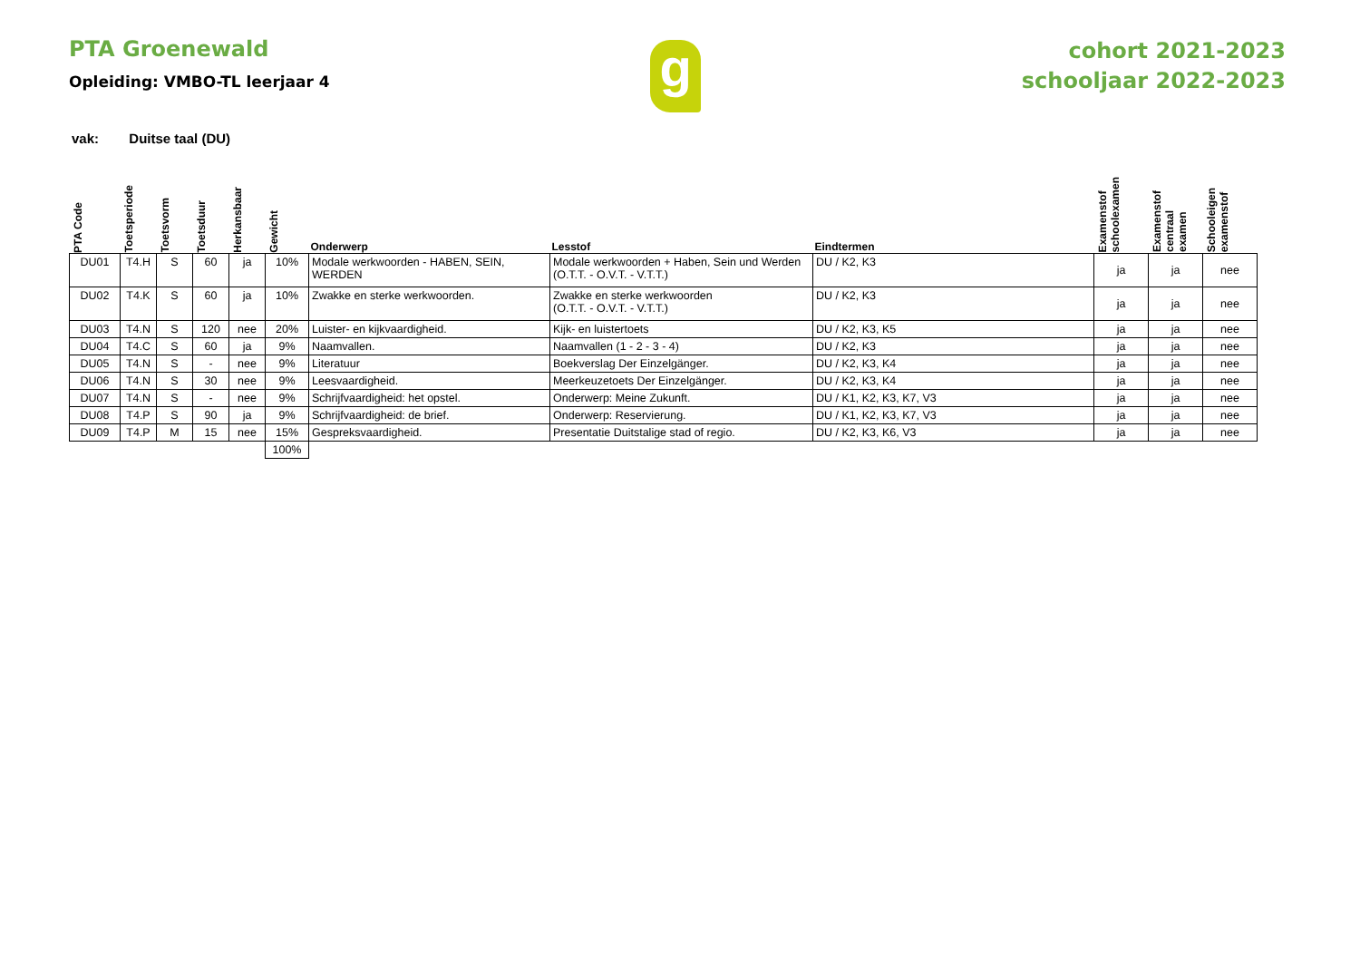PTA Groenewald
Opleiding: VMBO-TL leerjaar 4
g
cohort 2021-2023
schooljaar 2022-2023
vak: Duitse taal (DU)
| PTA Code | Toetsperiode | Toetsvorm | Toetsduur | Herkansbaar | Gewicht | Onderwerp | Lesstof | Eindtermen | Examenstof schoolexamen | Examenstof centraal examen | Schooleigen examenstof |
| --- | --- | --- | --- | --- | --- | --- | --- | --- | --- | --- | --- |
| DU01 | T4.H | S | 60 | ja | 10% | Modale werkwoorden - HABEN, SEIN, WERDEN | Modale werkwoorden + Haben, Sein und Werden (O.T.T. - O.V.T. - V.T.T.) | DU / K2, K3 | ja | ja | nee |
| DU02 | T4.K | S | 60 | ja | 10% | Zwakke en sterke werkwoorden. | Zwakke en sterke werkwoorden (O.T.T. - O.V.T. - V.T.T.) | DU / K2, K3 | ja | ja | nee |
| DU03 | T4.N | S | 120 | nee | 20% | Luister- en kijkvaardigheid. | Kijk- en luistertoets | DU / K2, K3, K5 | ja | ja | nee |
| DU04 | T4.C | S | 60 | ja | 9% | Naamvallen. | Naamvallen (1 - 2 - 3 - 4) | DU / K2, K3 | ja | ja | nee |
| DU05 | T4.N | S | - | nee | 9% | Literatuur | Boekverslag Der Einzelgänger. | DU / K2, K3, K4 | ja | ja | nee |
| DU06 | T4.N | S | 30 | nee | 9% | Leesvaardigheid. | Meerkeuzetoets Der Einzelgänger. | DU / K2, K3, K4 | ja | ja | nee |
| DU07 | T4.N | S | - | nee | 9% | Schrijfvaardigheid: het opstel. | Onderwerp: Meine Zukunft. | DU / K1, K2, K3, K7, V3 | ja | ja | nee |
| DU08 | T4.P | S | 90 | ja | 9% | Schrijfvaardigheid: de brief. | Onderwerp: Reservierung. | DU / K1, K2, K3, K7, V3 | ja | ja | nee |
| DU09 | T4.P | M | 15 | nee | 15% | Gespreksvaardigheid. | Presentatie Duitstalige stad of regio. | DU / K2, K3, K6, V3 | ja | ja | nee |
| | | | | | 100% | | | | | | |